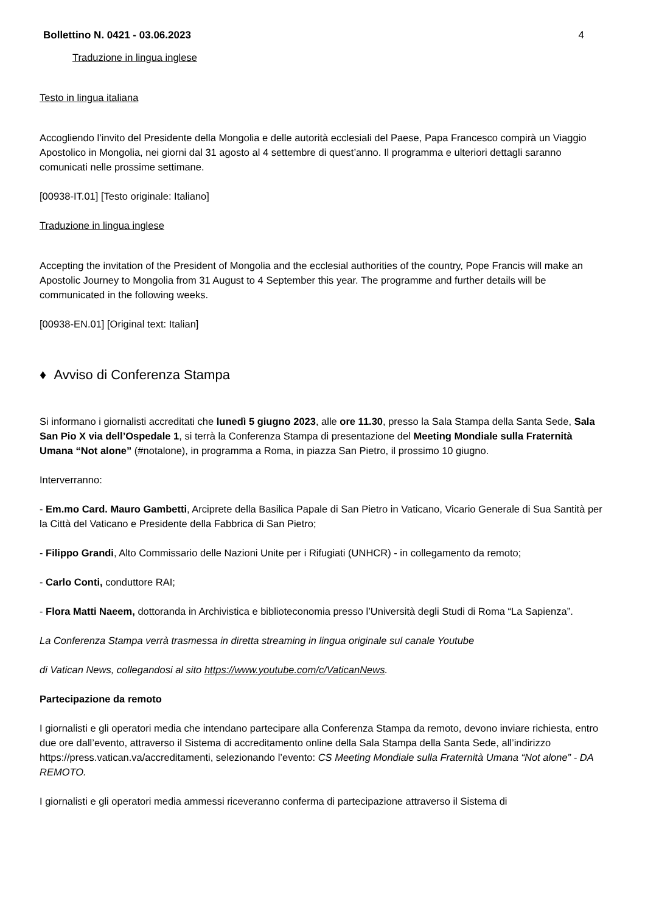Bollettino N. 0421 - 03.06.2023 4
Traduzione in lingua inglese
Testo in lingua italiana
Accogliendo l’invito del Presidente della Mongolia e delle autorità ecclesiali del Paese, Papa Francesco compirà un Viaggio Apostolico in Mongolia, nei giorni dal 31 agosto al 4 settembre di quest’anno. Il programma e ulteriori dettagli saranno comunicati nelle prossime settimane.
[00938-IT.01] [Testo originale: Italiano]
Traduzione in lingua inglese
Accepting the invitation of the President of Mongolia and the ecclesial authorities of the country, Pope Francis will make an Apostolic Journey to Mongolia from 31 August to 4 September this year. The programme and further details will be communicated in the following weeks.
[00938-EN.01] [Original text: Italian]
♦ Avviso di Conferenza Stampa
Si informano i giornalisti accreditati che lunedì 5 giugno 2023, alle ore 11.30, presso la Sala Stampa della Santa Sede, Sala San Pio X via dell’Ospedale 1, si terrà la Conferenza Stampa di presentazione del Meeting Mondiale sulla Fraternità Umana “Not alone” (#notalone), in programma a Roma, in piazza San Pietro, il prossimo 10 giugno.
Interverranno:
- Em.mo Card. Mauro Gambetti, Arciprete della Basilica Papale di San Pietro in Vaticano, Vicario Generale di Sua Santità per la Città del Vaticano e Presidente della Fabbrica di San Pietro;
- Filippo Grandi, Alto Commissario delle Nazioni Unite per i Rifugiati (UNHCR) - in collegamento da remoto;
- Carlo Conti, conduttore RAI;
- Flora Matti Naeem, dottoranda in Archivistica e biblioteconomia presso l’Università degli Studi di Roma “La Sapienza”.
La Conferenza Stampa verrà trasmessa in diretta streaming in lingua originale sul canale Youtube
di Vatican News, collegandosi al sito https://www.youtube.com/c/VaticanNews.
Partecipazione da remoto
I giornalisti e gli operatori media che intendano partecipare alla Conferenza Stampa da remoto, devono inviare richiesta, entro due ore dall’evento, attraverso il Sistema di accreditamento online della Sala Stampa della Santa Sede, all’indirizzo https://press.vatican.va/accreditamenti, selezionando l’evento: CS Meeting Mondiale sulla Fraternità Umana “Not alone” - DA REMOTO.
I giornalisti e gli operatori media ammessi riceveranno conferma di partecipazione attraverso il Sistema di